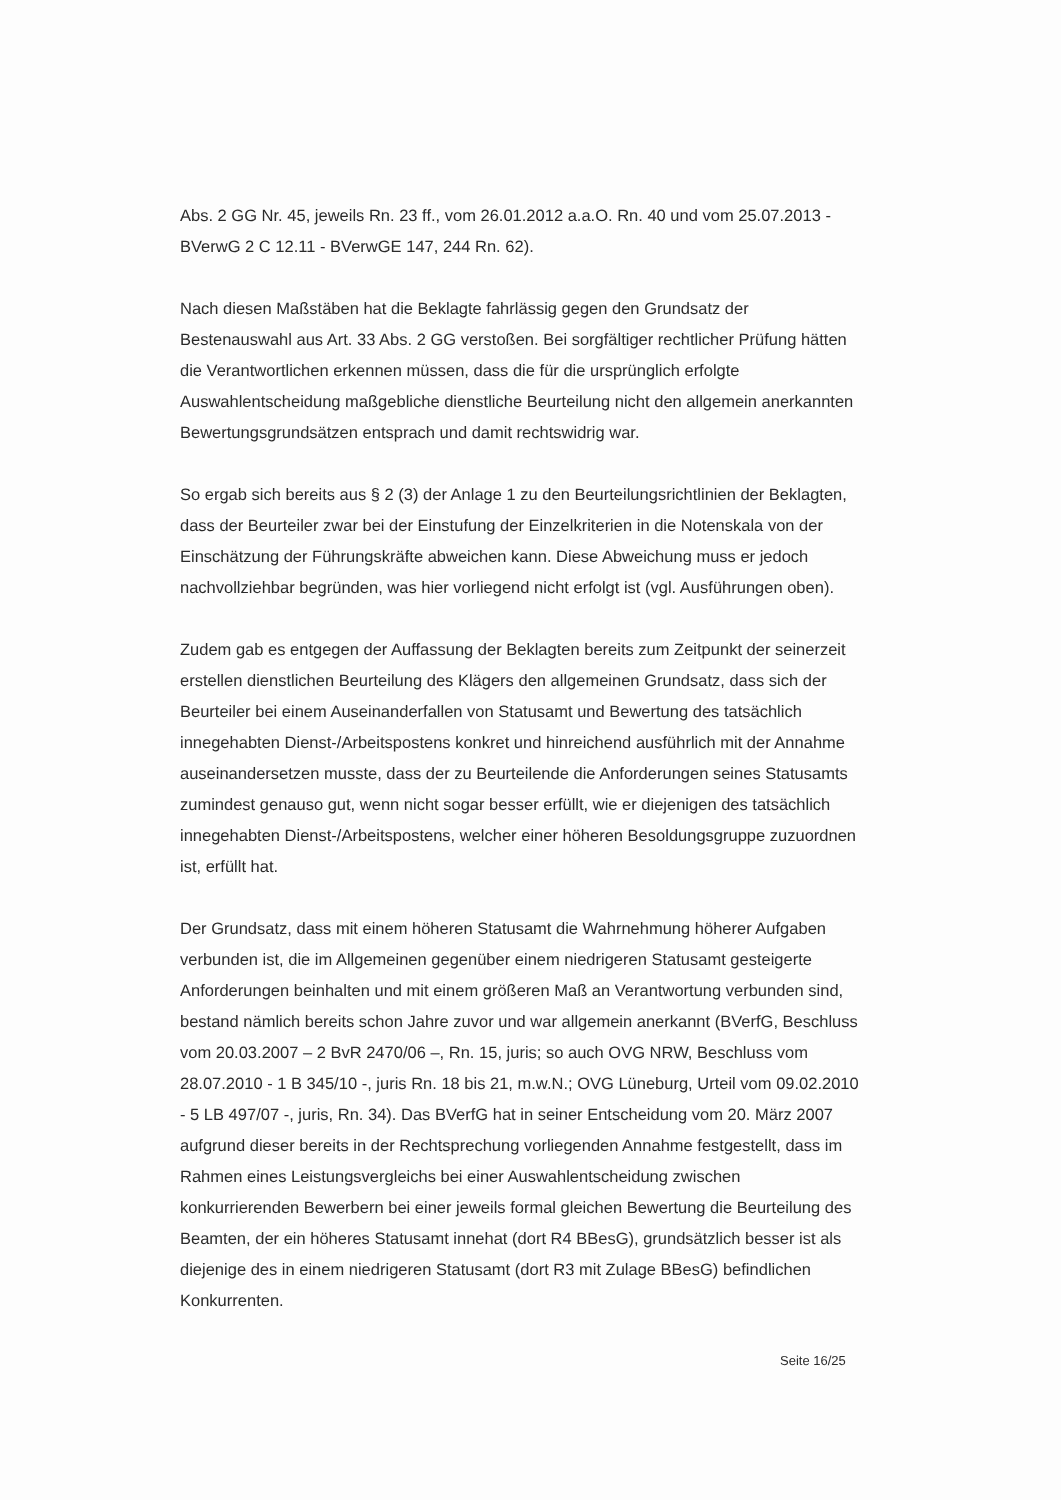Abs. 2 GG Nr. 45, jeweils Rn. 23 ff., vom 26.01.2012 a.a.O. Rn. 40 und vom 25.07.2013 - BVerwG 2 C 12.11 - BVerwGE 147, 244 Rn. 62).
Nach diesen Maßstäben hat die Beklagte fahrlässig gegen den Grundsatz der Bestenauswahl aus Art. 33 Abs. 2 GG verstoßen. Bei sorgfältiger rechtlicher Prüfung hätten die Verantwortlichen erkennen müssen, dass die für die ursprünglich erfolgte Auswahlentscheidung maßgebliche dienstliche Beurteilung nicht den allgemein anerkannten Bewertungsgrundsätzen entsprach und damit rechtswidrig war.
So ergab sich bereits aus § 2 (3) der Anlage 1 zu den Beurteilungsrichtlinien der Beklagten, dass der Beurteiler zwar bei der Einstufung der Einzelkriterien in die Notenskala von der Einschätzung der Führungskräfte abweichen kann. Diese Abweichung muss er jedoch nachvollziehbar begründen, was hier vorliegend nicht erfolgt ist (vgl. Ausführungen oben).
Zudem gab es entgegen der Auffassung der Beklagten bereits zum Zeitpunkt der seinerzeit erstellen dienstlichen Beurteilung des Klägers den allgemeinen Grundsatz, dass sich der Beurteiler bei einem Auseinanderfallen von Statusamt und Bewertung des tatsächlich innegehabten Dienst-/Arbeitspostens konkret und hinreichend ausführlich mit der Annahme auseinandersetzen musste, dass der zu Beurteilende die Anforderungen seines Statusamts zumindest genauso gut, wenn nicht sogar besser erfüllt, wie er diejenigen des tatsächlich innegehabten Dienst-/Arbeitspostens, welcher einer höheren Besoldungsgruppe zuzuordnen ist, erfüllt hat.
Der Grundsatz, dass mit einem höheren Statusamt die Wahrnehmung höherer Aufgaben verbunden ist, die im Allgemeinen gegenüber einem niedrigeren Statusamt gesteigerte Anforderungen beinhalten und mit einem größeren Maß an Verantwortung verbunden sind, bestand nämlich bereits schon Jahre zuvor und war allgemein anerkannt (BVerfG, Beschluss vom 20.03.2007 – 2 BvR 2470/06 –, Rn. 15, juris; so auch OVG NRW, Beschluss vom 28.07.2010 - 1 B 345/10 -, juris Rn. 18 bis 21, m.w.N.; OVG Lüneburg, Urteil vom 09.02.2010 - 5 LB 497/07 -, juris, Rn. 34). Das BVerfG hat in seiner Entscheidung vom 20. März 2007 aufgrund dieser bereits in der Rechtsprechung vorliegenden Annahme festgestellt, dass im Rahmen eines Leistungsvergleichs bei einer Auswahlentscheidung zwischen konkurrierenden Bewerbern bei einer jeweils formal gleichen Bewertung die Beurteilung des Beamten, der ein höheres Statusamt innehat (dort R4 BBesG), grundsätzlich besser ist als diejenige des in einem niedrigeren Statusamt (dort R3 mit Zulage BBesG) befindlichen Konkurrenten.
Seite 16/25